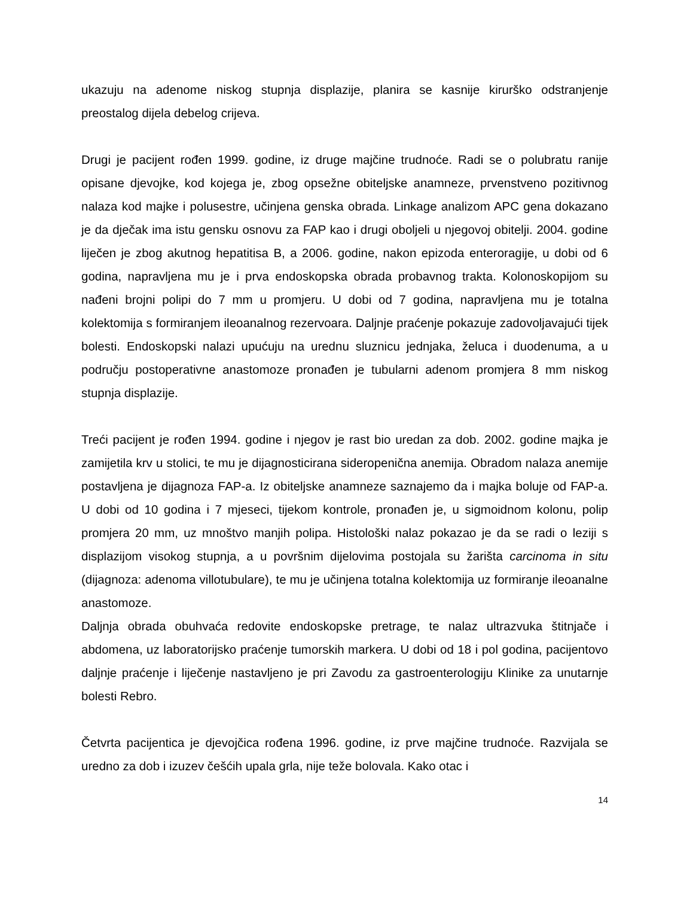ukazuju na adenome niskog stupnja displazije, planira se kasnije kirurško odstranjenje preostalog dijela debelog crijeva.
Drugi je pacijent rođen 1999. godine, iz druge majčine trudnoće. Radi se o polubratu ranije opisane djevojke, kod kojega je, zbog opsežne obiteljske anamneze, prvenstveno pozitivnog nalaza kod majke i polusestre, učinjena genska obrada. Linkage analizom APC gena dokazano je da dječak ima istu gensku osnovu za FAP kao i drugi oboljeli u njegovoj obitelji. 2004. godine liječen je zbog akutnog hepatitisa B, a 2006. godine, nakon epizoda enteroragije, u dobi od 6 godina, napravljena mu je i prva endoskopska obrada probavnog trakta. Kolonoskopijom su nađeni brojni polipi do 7 mm u promjeru. U dobi od 7 godina, napravljena mu je totalna kolektomija s formiranjem ileoanalnog rezervoara. Daljnje praćenje pokazuje zadovoljavajući tijek bolesti. Endoskopski nalazi upućuju na urednu sluznicu jednjaka, želuca i duodenuma, a u području postoperativne anastomoze pronađen je tubularni adenom promjera 8 mm niskog stupnja displazije.
Treći pacijent je rođen 1994. godine i njegov je rast bio uredan za dob. 2002. godine majka je zamijetila krv u stolici, te mu je dijagnosticirana sideropenična anemija. Obradom nalaza anemije postavljena je dijagnoza FAP-a. Iz obiteljske anamneze saznajemo da i majka boluje od FAP-a. U dobi od 10 godina i 7 mjeseci, tijekom kontrole, pronađen je, u sigmoidnom kolonu, polip promjera 20 mm, uz mnoštvo manjih polipa. Histološki nalaz pokazao je da se radi o leziji s displazijom visokog stupnja, a u površnim dijelovima postojala su žarišta carcinoma in situ (dijagnoza: adenoma villotubulare), te mu je učinjena totalna kolektomija uz formiranje ileoanalne anastomoze.
Daljnja obrada obuhvaća redovite endoskopske pretrage, te nalaz ultrazvuka štitnjače i abdomena, uz laboratorijsko praćenje tumorskih markera. U dobi od 18 i pol godina, pacijentovo daljnje praćenje i liječenje nastavljeno je pri Zavodu za gastroenterologiju Klinike za unutarnje bolesti Rebro.
Četvrta pacijentica je djevojčica rođena 1996. godine, iz prve majčine trudnoće. Razvijala se uredno za dob i izuzev češćih upala grla, nije teže bolovala. Kako otac i
14